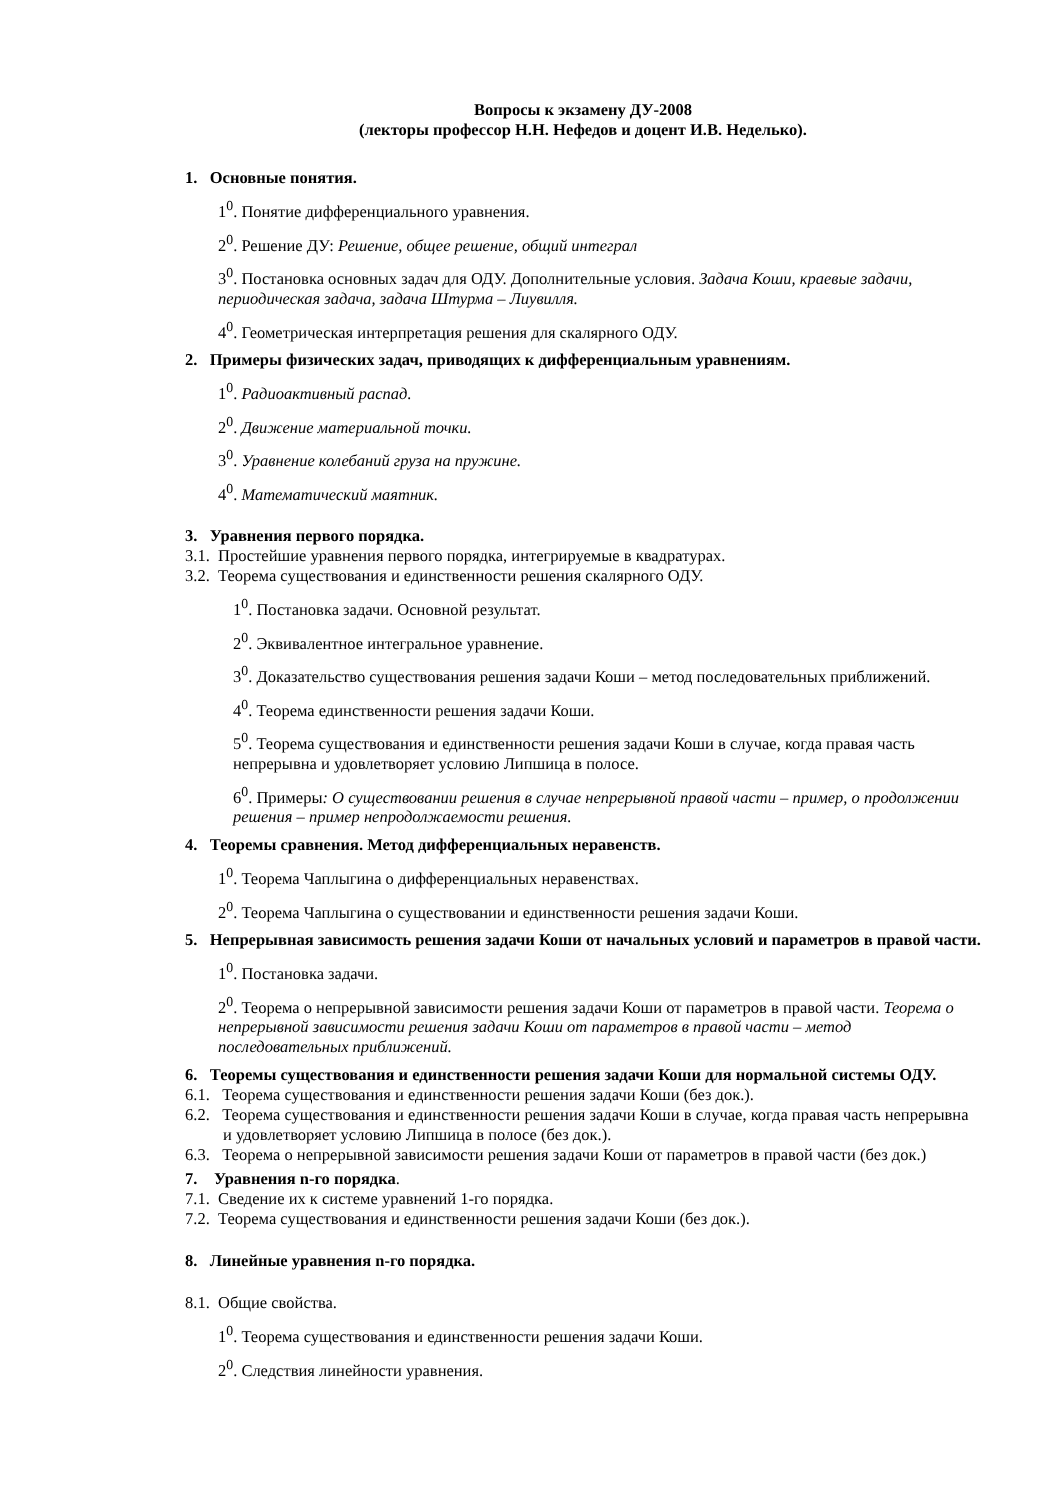Вопросы к экзамену ДУ-2008
(лекторы профессор Н.Н. Нефедов и доцент И.В. Неделько).
1. Основные понятия.
1<sup>0</sup>. Понятие дифференциального уравнения.
2<sup>0</sup>. Решение ДУ: Решение, общее решение, общий интеграл
3<sup>0</sup>. Постановка основных задач для ОДУ. Дополнительные условия. Задача Коши, краевые задачи, периодическая задача, задача Штурма – Лиувилля.
4<sup>0</sup>. Геометрическая интерпретация решения для скалярного ОДУ.
2. Примеры физических задач, приводящих к дифференциальным уравнениям.
1<sup>0</sup>. Радиоактивный распад.
2<sup>0</sup>. Движение материальной точки.
3<sup>0</sup>. Уравнение колебаний груза на пружине.
4<sup>0</sup>. Математический маятник.
3. Уравнения первого порядка.
3.1. Простейшие уравнения первого порядка, интегрируемые в квадратурах.
3.2. Теорема существования и единственности решения скалярного ОДУ.
1<sup>0</sup>. Постановка задачи. Основной результат.
2<sup>0</sup>. Эквивалентное интегральное уравнение.
3<sup>0</sup>. Доказательство существования решения задачи Коши – метод последовательных приближений.
4<sup>0</sup>. Теорема единственности решения задачи Коши.
5<sup>0</sup>. Теорема существования и единственности решения задачи Коши в случае, когда правая часть непрерывна и удовлетворяет условию Липшица в полосе.
6<sup>0</sup>. Примеры: О существовании решения в случае непрерывной правой части – пример, о продолжении решения – пример непродолжаемости решения.
4. Теоремы сравнения. Метод дифференциальных неравенств.
1<sup>0</sup>. Теорема Чаплыгина о дифференциальных неравенствах.
2<sup>0</sup>. Теорема Чаплыгина о существовании и единственности решения задачи Коши.
5. Непрерывная зависимость решения задачи Коши от начальных условий и параметров в правой части.
1<sup>0</sup>. Постановка задачи.
2<sup>0</sup>. Теорема о непрерывной зависимости решения задачи Коши от параметров в правой части. Теорема о непрерывной зависимости решения задачи Коши от параметров в правой части – метод последовательных приближений.
6. Теоремы существования и единственности решения задачи Коши для нормальной системы ОДУ.
6.1. Теорема существования и единственности решения задачи Коши (без док.).
6.2. Теорема существования и единственности решения задачи Коши в случае, когда правая часть непрерывна и удовлетворяет условию Липшица в полосе (без док.).
6.3. Теорема о непрерывной зависимости решения задачи Коши от параметров в правой части (без док.)
7. Уравнения n-го порядка.
7.1. Сведение их к системе уравнений 1-го порядка.
7.2. Теорема существования и единственности решения задачи Коши (без док.).
8. Линейные уравнения n-го порядка.
8.1. Общие свойства.
1<sup>0</sup>. Теорема существования и единственности решения задачи Коши.
2<sup>0</sup>. Следствия линейности уравнения.